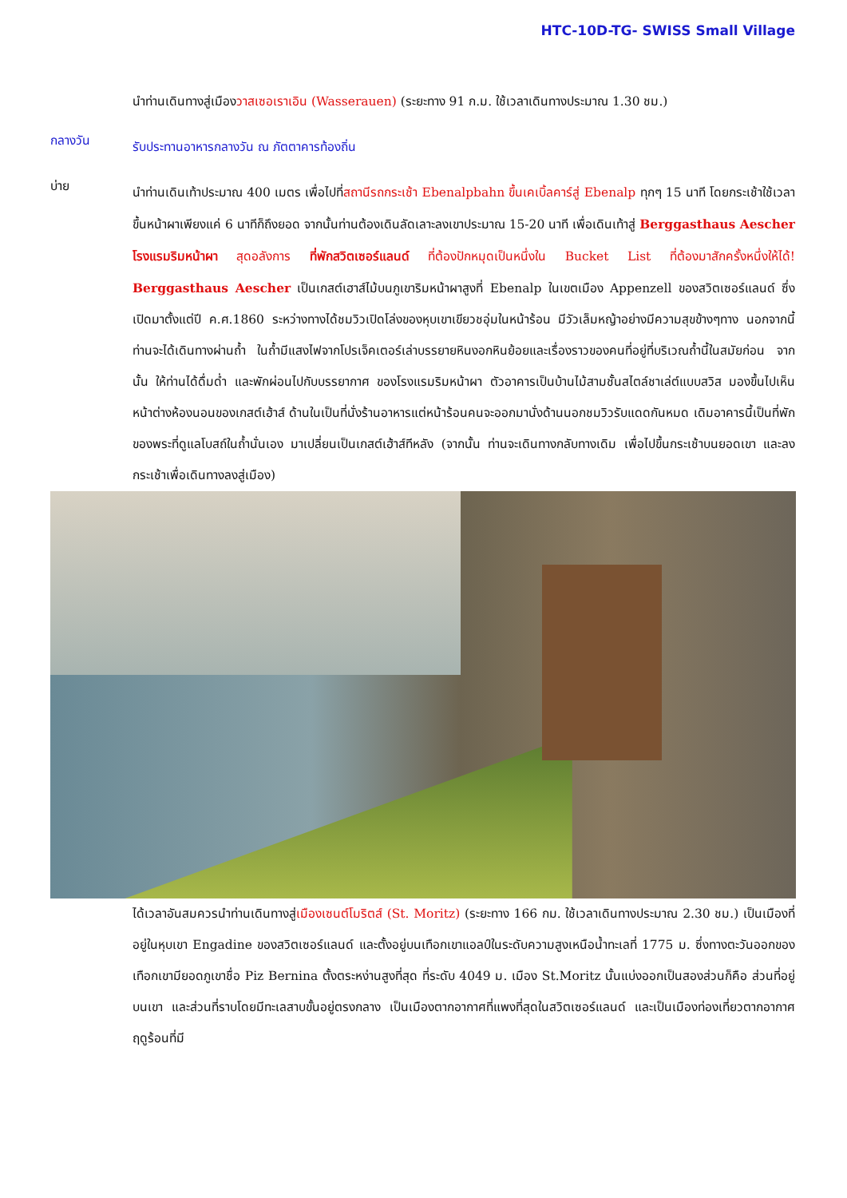HTC-10D-TG- SWISS Small Village
นำท่านเดินทางสู่เมืองวาสเซอเราเอิน (Wasserauen) (ระยะทาง 91 ก.ม. ใช้เวลาเดินทางประมาณ 1.30 ชม.)
กลางวัน
รับประทานอาหารกลางวัน ณ ภัตตาคารท้องถิ่น
บ่าย
นำท่านเดินเท้าประมาณ 400 เมตร เพื่อไปที่สถานีรถกระเช้า Ebenalpbahn ขึ้นเคเบิ้ลคาร์สู่ Ebenalp ทุกๆ 15 นาที โดยกระเช้าใช้เวลา ขึ้นหน้าผาเพียงแค่ 6 นาทีก็ถึงยอด จากนั้นท่านต้องเดินลัดเลาะลงเขาประมาณ 15-20 นาที เพื่อเดินเท้าสู่ Berggasthaus Aescher โรงแรมริมหน้าผา สุดอลังการ ที่พักสวิตเซอร์แลนด์ ที่ต้องปักหมุดเป็นหนึ่งใน Bucket List ที่ต้องมาสักครั้งหนึ่งให้ได้! Berggasthaus Aescher เป็นเกสต์เฮาส์ไม้บนภูเขาริมหน้าผาสูงที่ Ebenalp ในเขตเมือง Appenzell ของสวิตเซอร์แลนด์ ซึ่งเปิดมาตั้งแต่ปี ค.ศ.1860 ระหว่างทางได้ชมวิวเปิดโล่งของหุบเขาเขียวชอุ่มในหน้าร้อน มีวัวเล็มหญ้าอย่างมีความสุขข้างๆทาง นอกจากนี้ท่านจะได้เดินทางผ่านถ้ำ ในถ้ำมีแสงไฟจากโปรเจ็คเตอร์เล่าบรรยายหินงอกหินย้อยและเรื่องราวของคนที่อยู่ที่บริเวณถ้ำนี้ในสมัยก่อน จากนั้น ให้ท่านได้ดื่มด่ำ และพักผ่อนไปกับบรรยากาศ ของโรงแรมริมหน้าผา ตัวอาคารเป็นบ้านไม้สามชั้นสไตล์ชาเล่ต์แบบสวิส มองขึ้นไปเห็นหน้าต่างห้องนอนของเกสต์เฮ้าส์ ด้านในเป็นที่นั่งร้านอาหารแต่หน้าร้อนคนจะออกมานั่งด้านนอกชมวิวรับแดดกันหมด เดิมอาคารนี้เป็นที่พักของพระที่ดูแลโบสถ์ในถ้ำนั่นเอง มาเปลี่ยนเป็นเกสต์เฮ้าส์ทีหลัง (จากนั้น ท่านจะเดินทางกลับทางเดิม เพื่อไปขึ้นกระเช้าบนยอดเขา และลงกระเช้าเพื่อเดินทางลงสู่เมือง)
ได้เวลาอันสมควรนำท่านเดินทางสู่เมืองเซนต์โมริตส์ (St. Moritz) (ระยะทาง 166 กม. ใช้เวลาเดินทางประมาณ 2.30 ชม.) เป็นเมืองที่อยู่ในหุบเขา Engadine ของสวิตเซอร์แลนด์ และตั้งอยู่บนเทือกเขาแอลป์ในระดับความสูงเหนือน้ำทะเลที่ 1775 ม. ซึ่งทางตะวันออกของเทือกเขามียอดภูเขาชื่อ Piz Bernina ตั้งตระหง่านสูงที่สุด ที่ระดับ 4049 ม. เมือง St.Moritz นั้นแบ่งออกเป็นสองส่วนก็คือ ส่วนที่อยู่บนเขา และส่วนที่ราบโดยมีทะเลสาบขั้นอยู่ตรงกลาง เป็นเมืองตากอากาศที่แพงที่สุดในสวิตเซอร์แลนด์ และเป็นเมืองท่องเที่ยวตากอากาศฤดูร้อนที่มี